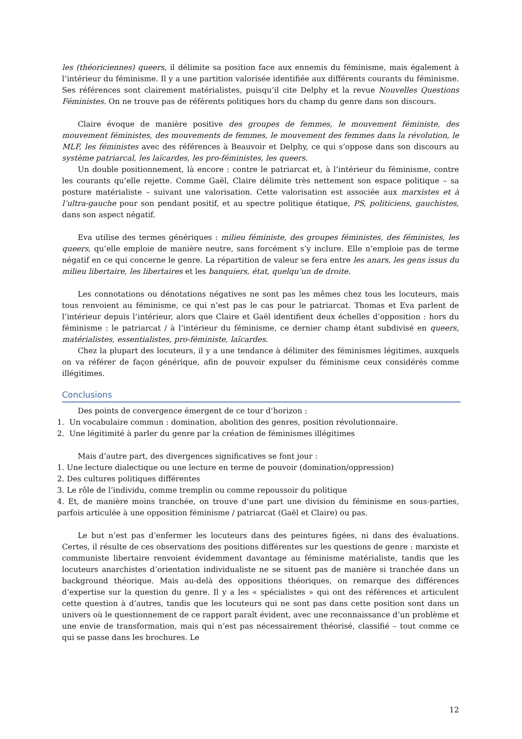les (théoriciennes) queers, il délimite sa position face aux ennemis du féminisme, mais également à l’intérieur du féminisme. Il y a une partition valorisée identifiée aux différents courants du féminisme. Ses références sont clairement matérialistes, puisqu’il cite Delphy et la revue Nouvelles Questions Féministes. On ne trouve pas de référents politiques hors du champ du genre dans son discours.
Claire évoque de manière positive des groupes de femmes, le mouvement féministe, des mouvement féministes, des mouvements de femmes, le mouvement des femmes dans la révolution, le MLF, les féministes avec des références à Beauvoir et Delphy, ce qui s’oppose dans son discours au système patriarcal, les laïcardes, les pro-féministes, les queers.
Un double positionnement, là encore : contre le patriarcat et, à l’intérieur du féminisme, contre les courants qu’elle rejette. Comme Gaël, Claire délimite très nettement son espace politique – sa posture matérialiste – suivant une valorisation. Cette valorisation est associée aux marxistes et à l’ultra-gauche pour son pendant positif, et au spectre politique étatique, PS, politiciens, gauchistes, dans son aspect négatif.
Eva utilise des termes génériques : milieu féministe, des groupes féministes, des féministes, les queers, qu’elle emploie de manière neutre, sans forcément s’y inclure. Elle n’emploie pas de terme négatif en ce qui concerne le genre. La répartition de valeur se fera entre les anars, les gens issus du milieu libertaire, les libertaires et les banquiers, état, quelqu’un de droite.
Les connotations ou dénotations négatives ne sont pas les mêmes chez tous les locuteurs, mais tous renvoient au féminisme, ce qui n’est pas le cas pour le patriarcat. Thomas et Eva parlent de l’intérieur depuis l’intérieur, alors que Claire et Gaël identifient deux échelles d’opposition : hors du féminisme : le patriarcat / à l’intérieur du féminisme, ce dernier champ étant subdivisé en queers, matérialistes, essentialistes, pro-féministe, laïcardes.
Chez la plupart des locuteurs, il y a une tendance à délimiter des féminismes légitimes, auxquels on va référer de façon générique, afin de pouvoir expulser du féminisme ceux considérés comme illégitimes.
Conclusions
Des points de convergence émergent de ce tour d’horizon :
1. Un vocabulaire commun : domination, abolition des genres, position révolutionnaire.
2. Une légitimité à parler du genre par la création de féminismes illégitimes
Mais d’autre part, des divergences significatives se font jour :
1. Une lecture dialectique ou une lecture en terme de pouvoir (domination/oppression)
2. Des cultures politiques différentes
3. Le rôle de l’individu, comme tremplin ou comme repoussoir du politique
4. Et, de manière moins tranchée, on trouve d’une part une division du féminisme en sous-parties, parfois articulée à une opposition féminisme / patriarcat (Gaël et Claire) ou pas.
Le but n’est pas d’enfermer les locuteurs dans des peintures figées, ni dans des évaluations. Certes, il résulte de ces observations des positions différentes sur les questions de genre : marxiste et communiste libertaire renvoient évidemment davantage au féminisme matérialiste, tandis que les locuteurs anarchistes d’orientation individualiste ne se situent pas de manière si tranchée dans un background théorique. Mais au-delà des oppositions théoriques, on remarque des différences d’expertise sur la question du genre. Il y a les « spécialistes » qui ont des références et articulent cette question à d’autres, tandis que les locuteurs qui ne sont pas dans cette position sont dans un univers où le questionnement de ce rapport paraît évident, avec une reconnaissance d’un problème et une envie de transformation, mais qui n’est pas nécessairement théorisé, classifié – tout comme ce qui se passe dans les brochures. Le
12